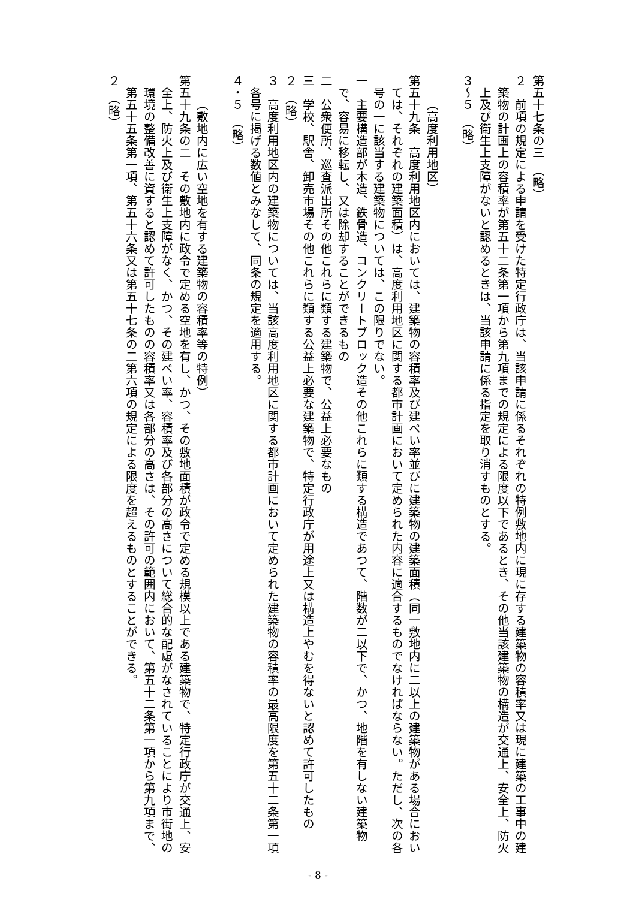第五十七条の三　（略）
２　前項の規定による申請を受けた特定行政庁は、当該申請に係るそれぞれの特例敷地内に現に存する建築物の容積率又は現に建築の工事中の建築物の計画上の容積率が第五十二条第一項から第九項までの規定による限度以下であるとき、その他当該建築物の構造が交通上、安全上、防火上及び衛生上支障がないと認めるときは、当該申請に係る指定を取り消すものとする。
３～５　（略）
（高度利用地区）
第五十九条　高度利用地区内においては、建築物の容積率及び建ぺい率並びに建築物の建築面積（同一敷地内に二以上の建築物がある場合においては、それぞれの建築面積）は、高度利用地区に関する都市計画において定められた内容に適合するものでなければならない。ただし、次の各号の一に該当する建築物については、この限りでない。
一　主要構造部が木造、鉄骨造、コンクリートブロック造その他これらに類する構造であつて、階数が二以下で、かつ、地階を有しない建築物で、容易に移転し、又は除却することができるもの
二　公衆便所、巡査派出所その他これらに類する建築物で、公益上必要なもの
三　学校、駅舎、卸売市場その他これらに類する公益上必要な建築物で、特定行政庁が用途上又は構造上やむを得ないと認めて許可したもの
２　（略）
３　高度利用地区内の建築物については、当該高度利用地区に関する都市計画において定められた建築物の容積率の最高限度を第五十二条第一項各号に掲げる数値とみなして、同条の規定を適用する。
４・５　（略）
（敷地内に広い空地を有する建築物の容積率等の特例）
第五十九条の二　その敷地内に政令で定める空地を有し、かつ、その敷地面積が政令で定める規模以上である建築物で、特定行政庁が交通上、安全上、防火上及び衛生上支障がなく、かつ、その建ぺい率、容積率及び各部分の高さについて総合的な配慮がなされていることにより市街地の環境の整備改善に資すると認めて許可したものの容積率又は各部分の高さは、その許可の範囲内において、第五十二条第一項から第九項まで、第五十五条第一項、第五十六条又は第五十七条の二第六項の規定による限度を超えるものとすることができる。
２　（略）
- 8 -